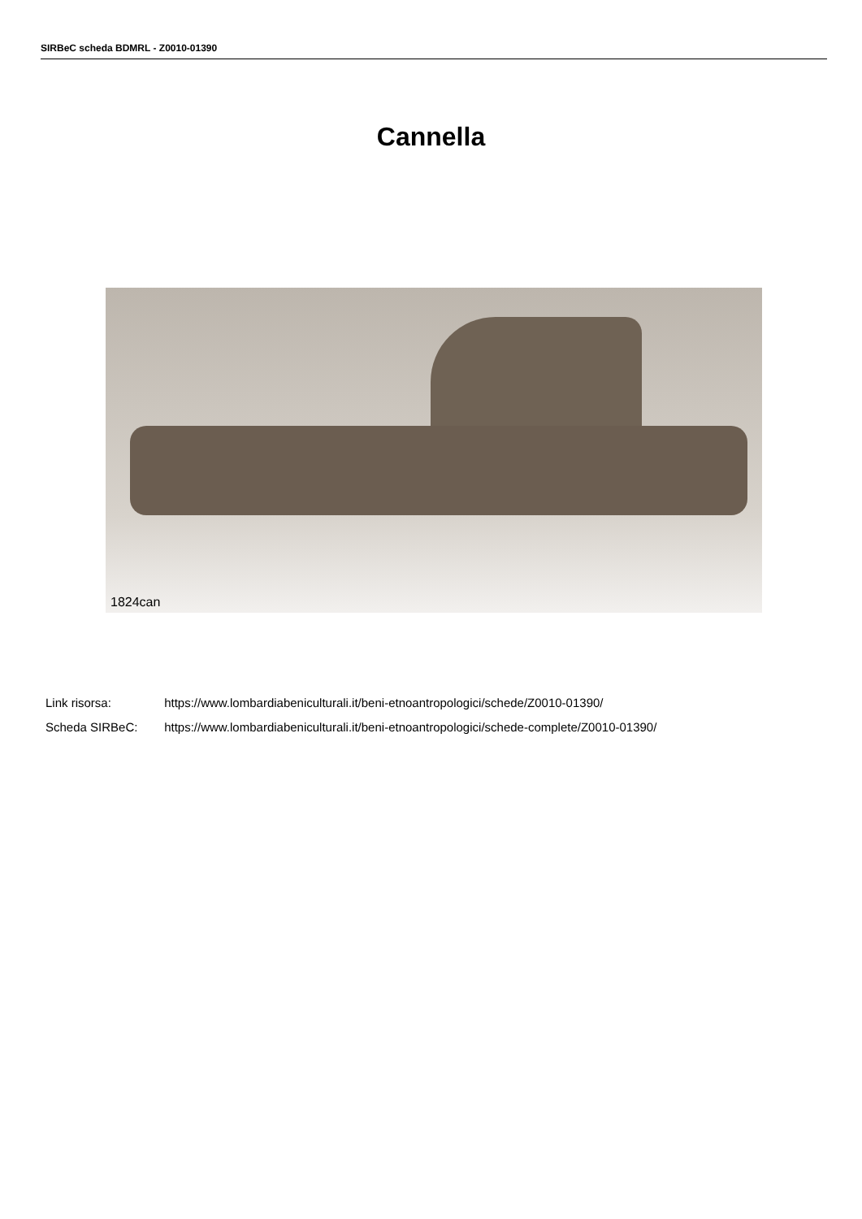SIRBeC scheda BDMRL - Z0010-01390
Cannella
1824can
Link risorsa: https://www.lombardiabeniculturali.it/beni-etnoantropologici/schede/Z0010-01390/
Scheda SIRBeC: https://www.lombardiabeniculturali.it/beni-etnoantropologici/schede-complete/Z0010-01390/